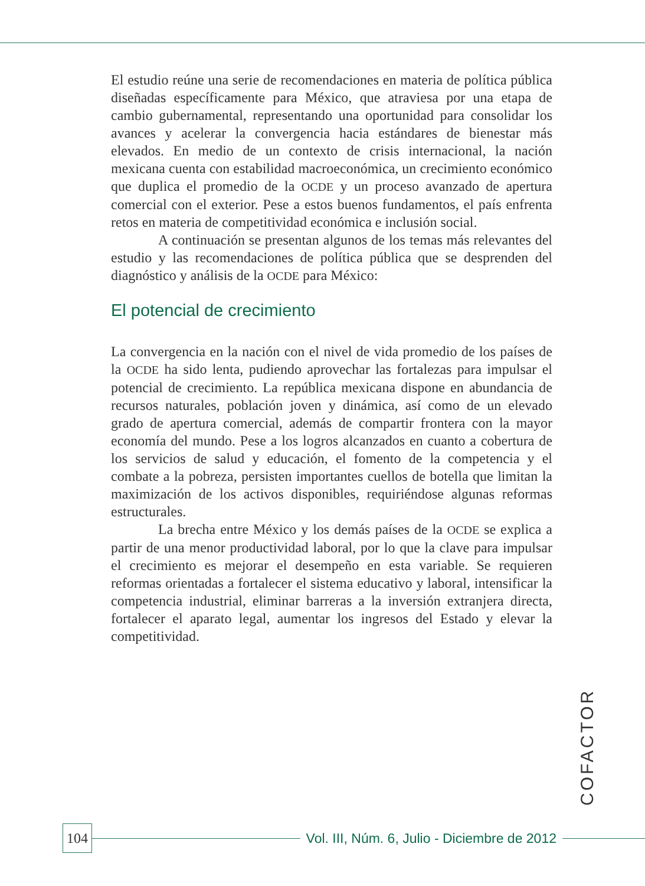El estudio reúne una serie de recomendaciones en materia de política pública diseñadas específicamente para México, que atraviesa por una etapa de cambio gubernamental, representando una oportunidad para consolidar los avances y acelerar la convergencia hacia estándares de bienestar más elevados. En medio de un contexto de crisis internacional, la nación mexicana cuenta con estabilidad macroeconómica, un crecimiento económico que duplica el promedio de la OCDE y un proceso avanzado de apertura comercial con el exterior. Pese a estos buenos fundamentos, el país enfrenta retos en materia de competitividad económica e inclusión social.
A continuación se presentan algunos de los temas más relevantes del estudio y las recomendaciones de política pública que se desprenden del diagnóstico y análisis de la OCDE para México:
El potencial de crecimiento
La convergencia en la nación con el nivel de vida promedio de los países de la OCDE ha sido lenta, pudiendo aprovechar las fortalezas para impulsar el potencial de crecimiento. La república mexicana dispone en abundancia de recursos naturales, población joven y dinámica, así como de un elevado grado de apertura comercial, además de compartir frontera con la mayor economía del mundo. Pese a los logros alcanzados en cuanto a cobertura de los servicios de salud y educación, el fomento de la competencia y el combate a la pobreza, persisten importantes cuellos de botella que limitan la maximización de los activos disponibles, requiriéndose algunas reformas estructurales.
La brecha entre México y los demás países de la OCDE se explica a partir de una menor productividad laboral, por lo que la clave para impulsar el crecimiento es mejorar el desempeño en esta variable. Se requieren reformas orientadas a fortalecer el sistema educativo y laboral, intensificar la competencia industrial, eliminar barreras a la inversión extranjera directa, fortalecer el aparato legal, aumentar los ingresos del Estado y elevar la competitividad.
COFACTOR
104
Vol. III, Núm. 6, Julio - Diciembre de 2012